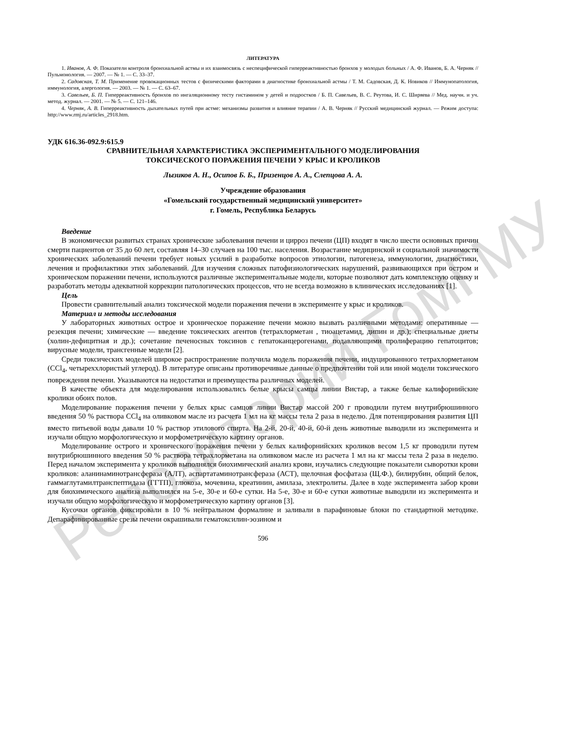Репозиторий ГомГМУ
ЛИТЕРАТУРА
1. Иванов, А. Ф. Показатели контроля бронхиальной астмы и их взаимосвязь с неспецифической гиперреактивностью бронхов у молодых больных / А. Ф. Иванов, Б. А. Черняк // Пульмонология. — 2007. — № 1. — С. 33–37.
2. Садовская, Т. М. Применение провокационных тестов с физическими факторами в диагностике бронхиальной астмы / Т. М. Садовская, Д. К. Новиков // Иммунопатология, иммунология, алергология. — 2003. — № 1. — С. 63–67.
3. Савельев, Б. П. Гиперреактивность бронхов по ингаляционному тесту гистамином у детей и подростков / Б. П. Савельев, В. С. Реутова, И. С. Ширяева // Мед. научн. и уч. метод. журнал. — 2001. — № 5. — С. 121–146.
4. Черняк, А. В. Гиперреактивность дыхательных путей при астме: механизмы развития и влияние терапии / А. В. Черняк // Русский медицинский журнал. — Режим доступа: http://www.rmj.ru/articles_2918.htm.
УДК 616.36-092.9:615.9
СРАВНИТЕЛЬНАЯ ХАРАКТЕРИСТИКА ЭКСПЕРИМЕНТАЛЬНОГО МОДЕЛИРОВАНИЯ
ТОКСИЧЕСКОГО ПОРАЖЕНИЯ ПЕЧЕНИ У КРЫС И КРОЛИКОВ
Лызиков А. Н., Осипов Б. Б., Призенцов А. А., Слепцова А. А.
Учреждение образования
«Гомельский государственный медицинский университет»
г. Гомель, Республика Беларусь
Введение
В экономически развитых странах хронические заболевания печени и цирроз печени (ЦП) входят в число шести основных причин смерти пациентов от 35 до 60 лет, составляя 14–30 случаев на 100 тыс. населения. Возрастание медицинской и социальной значимости хронических заболеваний печени требует новых усилий в разработке вопросов этиологии, патогенеза, иммунологии, диагностики, лечения и профилактики этих заболеваний. Для изучения сложных патофизиологических нарушений, развивающихся при остром и хроническом поражении печени, используются различные экспериментальные модели, которые позволяют дать комплексную оценку и разработать методы адекватной коррекции патологических процессов, что не всегда возможно в клинических исследованиях [1].
Цель
Провести сравнительный анализ токсической модели поражения печени в эксперименте у крыс и кроликов.
Материал и методы исследования
У лабораторных животных острое и хроническое поражение печени можно вызвать различными методами: оперативные — резекция печени; химические — введение токсических агентов (тетрахлорметан , тиоацетамид, дипин и др.); специальные диеты (холин-дефицитная и др.); сочетание печеносных токсинов с гепатоканцерогенами, подавляющими пролиферацию гепатоцитов; вирусные модели, трансгенные модели [2].
Среди токсических моделей широкое распространение получила модель поражения печени, индуцированного тетрахлорметаном (CCl<sub>4</sub>, четыреххлористый углерод). В литературе описаны противоречивые данные о предпочтении той или иной модели токсического повреждения печени. Указываются на недостатки и преимущества различных моделей.
В качестве объекта для моделирования использовались белые крысы самцы линии Вистар, а также белые калифорнийские кролики обоих полов.
Моделирование поражения печени у белых крыс самцов линии Вистар массой 200 г проводили путем внутрибрюшинного введения 50 % раствора CCl<sub>4</sub> на оливковом масле из расчета 1 мл на кг массы тела 2 раза в неделю. Для потенцирования развития ЦП вместо питьевой воды давали 10 % раствор этилового спирта. На 2-й, 20-й, 40-й, 60-й день животные выводили из эксперимента и изучали общую морфологическую и морфометрическую картину органов.
Моделирование острого и хронического поражения печени у белых калифорнийских кроликов весом 1,5 кг проводили путем внутрибрюшинного введения 50 % раствора тетрахлорметана на оливковом масле из расчета 1 мл на кг массы тела 2 раза в неделю. Перед началом эксперимента у кроликов выполнялся биохимический анализ крови, изучались следующие показатели сыворотки крови кроликов: аланинаминотрансфераза (АЛТ), аспартатаминотрансфераза (АСТ), щелочная фосфатаза (Щ.Ф.), билирубин, общий белок, гаммаглутамилтранспептидаза (ГГТП), глюкоза, мочевина, креатинин, амилаза, электролиты. Далее в ходе эксперимента забор крови для биохимического анализа выполнялся на 5-е, 30-е и 60-е сутки. На 5-е, 30-е и 60-е сутки животные выводили из эксперимента и изучали общую морфологическую и морфометрическую картину органов [3].
Кусочки органов фиксировали в 10 % нейтральном формалине и заливали в парафиновые блоки по стандартной методике. Депарафинированные срезы печени окрашивали гематоксилин-эозином и
596